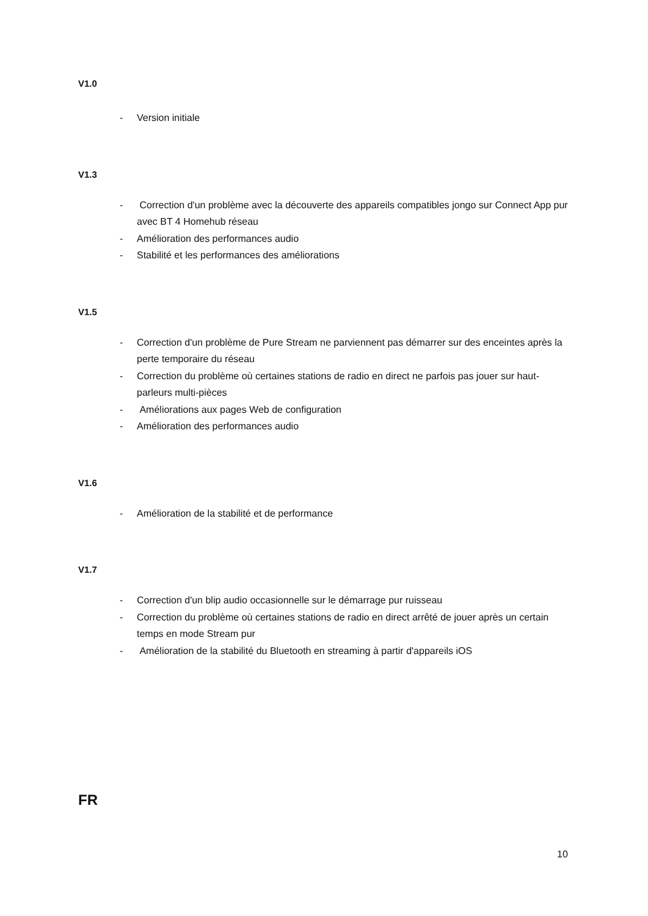V1.0
- Version initiale
V1.3
- Correction d'un problème avec la découverte des appareils compatibles jongo sur Connect App pur avec BT 4 Homehub réseau
- Amélioration des performances audio
- Stabilité et les performances des améliorations
V1.5
- Correction d'un problème de Pure Stream ne parviennent pas démarrer sur des enceintes après la perte temporaire du réseau
- Correction du problème où certaines stations de radio en direct ne parfois pas jouer sur haut-parleurs multi-pièces
- Améliorations aux pages Web de configuration
- Amélioration des performances audio
V1.6
- Amélioration de la stabilité et de performance
V1.7
- Correction d'un blip audio occasionnelle sur le démarrage pur ruisseau
- Correction du problème où certaines stations de radio en direct arrêté de jouer après un certain temps en mode Stream pur
- Amélioration de la stabilité du Bluetooth en streaming à partir d'appareils iOS
FR
10